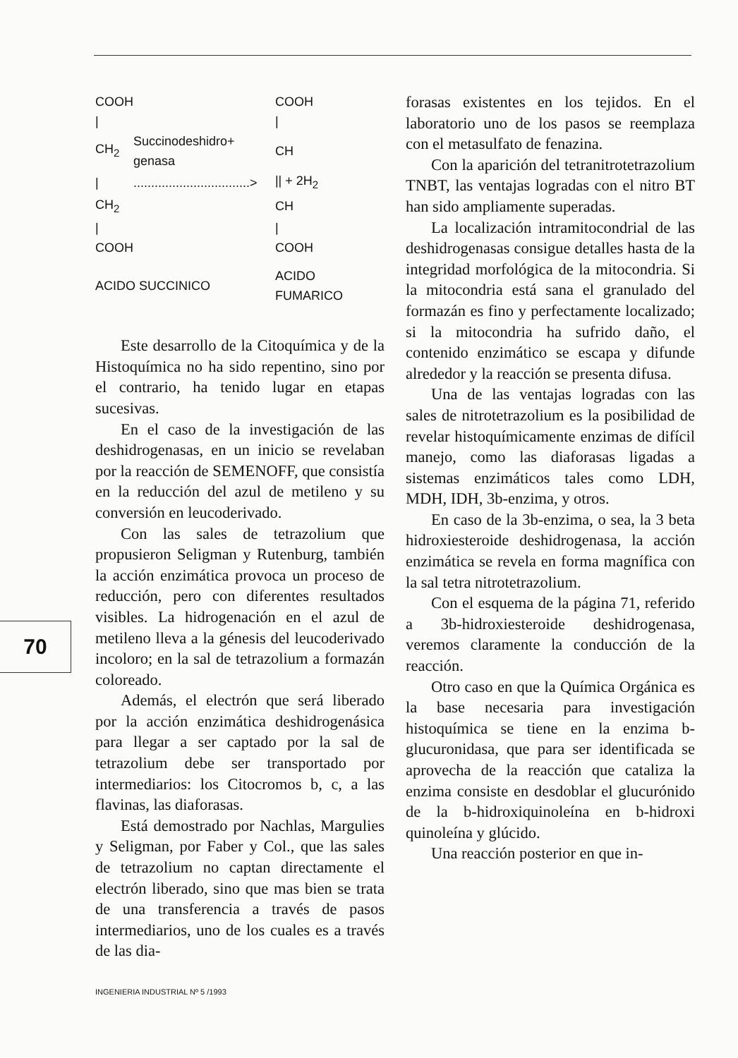70
| COOH | | COOH |
| / | | / |
| CH<sub>2</sub> | Succinodeshidro+ genasa | CH |
| / | .................................> | // + 2H<sub>2</sub> |
| CH<sub>2</sub> | | CH |
| / | | / |
| COOH | | COOH |
| ACIDO SUCCINICO | | ACIDO FUMARICO |
Este desarrollo de la Citoquímica y de la Histoquímica no ha sido repentino, sino por el contrario, ha tenido lugar en etapas sucesivas.
En el caso de la investigación de las deshidrogenasas, en un inicio se revelaban por la reacción de SEMENOFF, que consistía en la reducción del azul de metileno y su conversión en leucoderivado.
Con las sales de tetrazolium que propusieron Seligman y Rutenburg, también la acción enzimática provoca un proceso de reducción, pero con diferentes resultados visibles. La hidrogenación en el azul de metileno lleva a la génesis del leucoderivado incoloro; en la sal de tetrazolium a formazán coloreado.
Además, el electrón que será liberado por la acción enzimática deshidrogenásica para llegar a ser captado por la sal de tetrazolium debe ser transportado por intermediarios: los Citocromos b, c, a las flavinas, las diaforasas.
Está demostrado por Nachlas, Margulies y Seligman, por Faber y Col., que las sales de tetrazolium no captan directamente el electrón liberado, sino que mas bien se trata de una transferencia a través de pasos intermediarios, uno de los cuales es a través de las dia-
forasas existentes en los tejidos. En el laboratorio uno de los pasos se reemplaza con el metasulfato de fenazina.
Con la aparición del tetranitrotetrazolium TNBT, las ventajas logradas con el nitro BT han sido ampliamente superadas.
La localización intramitocondrial de las deshidrogenasas consigue detalles hasta de la integridad morfológica de la mitocondria. Si la mitocondria está sana el granulado del formazán es fino y perfectamente localizado; si la mitocondria ha sufrido daño, el contenido enzimático se escapa y difunde alrededor y la reacción se presenta difusa.
Una de las ventajas logradas con las sales de nitrotetrazolium es la posibilidad de revelar histoquímicamente enzimas de difícil manejo, como las diaforasas ligadas a sistemas enzimáticos tales como LDH, MDH, IDH, 3b-enzima, y otros.
En caso de la 3b-enzima, o sea, la 3 beta hidroxiesteroide deshidrogenasa, la acción enzimática se revela en forma magnífica con la sal tetra nitrotetrazolium.
Con el esquema de la página 71, referido a 3b-hidroxiesteroide deshidrogenasa, veremos claramente la conducción de la reacción.
Otro caso en que la Química Orgánica es la base necesaria para investigación histoquímica se tiene en la enzima b-glucuronidasa, que para ser identificada se aprovecha de la reacción que cataliza la enzima consiste en desdoblar el glucurónido de la b-hidroxiquinoleína en b-hidroxi quinoleína y glúcido.
Una reacción posterior en que in-
INGENIERIA INDUSTRIAL Nº 5 /1993